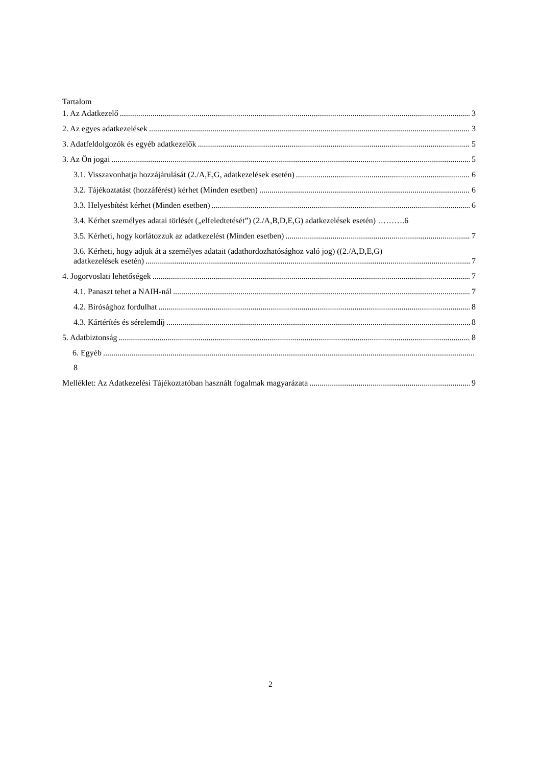Tartalom
1. Az Adatkezelő 3
2. Az egyes adatkezelések 3
3. Adatfeldolgozók és egyéb adatkezelők 5
3. Az Ön jogai 5
3.1. Visszavonhatja hozzájárulását (2./A,E,G, adatkezelések esetén) 6
3.2. Tájékoztatást (hozzáférést) kérhet (Minden esetben) 6
3.3. Helyesbítést kérhet (Minden esetben) 6
3.4. Kérhet személyes adatai törlését („elfeledtetését”) (2./A,B,D,E,G) adatkezelések esetén) ……….6
3.5. Kérheti, hogy korlátozzuk az adatkezelést (Minden esetben) 7
3.6. Kérheti, hogy adjuk át a személyes adatait (adathordozhatósághoz való jog) ((2./A,D,E,G)
adatkezelések esetén) 7
4. Jogorvoslati lehetőségek 7
4.1. Panaszt tehet a NAIH-nál 7
4.2. Bírósághoz fordulhat 8
4.3. Kártérítés és sérelemdíj 8
5. Adatbiztonság 8
6. Egyéb
8
Melléklet: Az Adatkezelési Tájékoztatóban használt fogalmak magyarázata 9
2